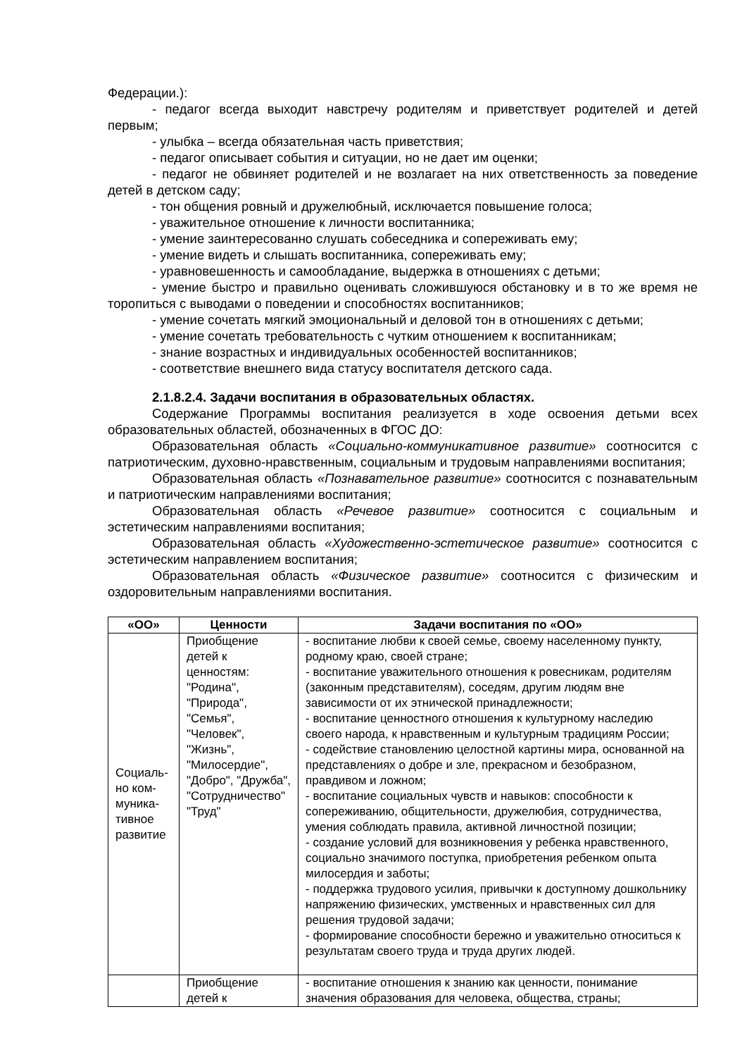Федерации.):
- педагог всегда выходит навстречу родителям и приветствует родителей и детей первым;
- улыбка – всегда обязательная часть приветствия;
- педагог описывает события и ситуации, но не дает им оценки;
- педагог не обвиняет родителей и не возлагает на них ответственность за поведение детей в детском саду;
- тон общения ровный и дружелюбный, исключается повышение голоса;
- уважительное отношение к личности воспитанника;
- умение заинтересованно слушать собеседника и сопереживать ему;
- умение видеть и слышать воспитанника, сопереживать ему;
- уравновешенность и самообладание, выдержка в отношениях с детьми;
- умение быстро и правильно оценивать сложившуюся обстановку и в то же время не торопиться с выводами о поведении и способностях воспитанников;
- умение сочетать мягкий эмоциональный и деловой тон в отношениях с детьми;
- умение сочетать требовательность с чутким отношением к воспитанникам;
- знание возрастных и индивидуальных особенностей воспитанников;
- соответствие внешнего вида статусу воспитателя детского сада.
2.1.8.2.4. Задачи воспитания в образовательных областях.
Содержание Программы воспитания реализуется в ходе освоения детьми всех образовательных областей, обозначенных в ФГОС ДО:
Образовательная область «Социально-коммуникативное развитие» соотносится с патриотическим, духовно-нравственным, социальным и трудовым направлениями воспитания;
Образовательная область «Познавательное развитие» соотносится с познавательным и патриотическим направлениями воспитания;
Образовательная область «Речевое развитие» соотносится с социальным и эстетическим направлениями воспитания;
Образовательная область «Художественно-эстетическое развитие» соотносится с эстетическим направлением воспитания;
Образовательная область «Физическое развитие» соотносится с физическим и оздоровительным направлениями воспитания.
| «ОО» | Ценности | Задачи воспитания по «ОО» |
| --- | --- | --- |
| Социаль- но ком- муника- тивное развитие | Приобщение детей к ценностям: "Родина", "Природа", "Семья", "Человек", "Жизнь", "Милосердие", "Добро", "Дружба", "Сотрудничество" "Труд" | - воспитание любви к своей семье, своему населенному пункту, родному краю, своей стране; - воспитание уважительного отношения к ровесникам, родителям (законным представителям), соседям, другим людям вне зависимости от их этнической принадлежности; - воспитание ценностного отношения к культурному наследию своего народа, к нравственным и культурным традициям России; - содействие становлению целостной картины мира, основанной на представлениях о добре и зле, прекрасном и безобразном, правдивом и ложном; - воспитание социальных чувств и навыков: способности к сопереживанию, общительности, дружелюбия, сотрудничества, умения соблюдать правила, активной личностной позиции; - создание условий для возникновения у ребенка нравственного, социально значимого поступка, приобретения ребенком опыта милосердия и заботы; - поддержка трудового усилия, привычки к доступному дошкольнику напряжению физических, умственных и нравственных сил для решения трудовой задачи; - формирование способности бережно и уважительно относиться к результатам своего труда и труда других людей. |
| | Приобщение детей к | - воспитание отношения к знанию как ценности, понимание значения образования для человека, общества, страны; |